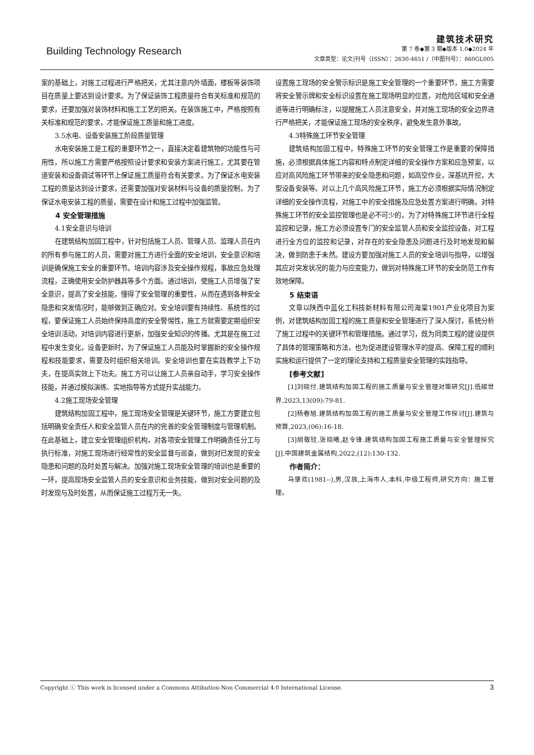Building Technology Research
建筑技术研究
第 7 卷◆第 3 期◆版本 1.0◆2024 年
文章类型：论文|刊号（ISSN）：2630-4651 /（中图刊号）：860GL005
案的基础上，对施工过程进行严格把关，尤其注意内外墙面，楼板等装饰项目在质量上要达到设计要求。为了保证装饰工程质量符合有关标准和规范的要求，还要加强对装饰材料和施工工艺的把关。在装饰施工中，严格按照有关标准和规范的要求，才能保证施工质量和施工进度。
3.5水电、设备安装施工阶段质量管理
水电安装施工是工程的重要环节之一，直接决定着建筑物的功能性与可用性，所以施工方需要严格按照设计要求和安装方案进行施工，尤其要在管道安装和设备调试等环节上保证施工质量符合有关要求。为了保证水电安装工程的质量达到设计要求，还需要加强对安装材料与设备的质量控制。为了保证水电安装工程的质量，需要在设计和施工过程中加强监管。
4 安全管理措施
4.1安全意识与培训
在建筑结构加固工程中，针对包括施工人员、管理人员、监理人员在内的所有参与施工的人员，需要对施工方进行全面的安全培训，安全意识和培训是确保施工安全的重要环节。培训内容涉及安全操作规程，事故应急处理流程，正确使用安全防护器具等多个方面。通过培训，使施工人员增强了安全意识，提高了安全技能，懂得了安全管理的重要性，从而在遇到各种安全隐患和突发情况时，能够做到正确应对。安全培训要有持续性、系统性的过程，要保证施工人员始终保持高度的安全警惕性，施工方就需要定期组织安全培训活动，对培训内容进行更新，加强安全知识的传播。尤其是在施工过程中发生变化，设备更新时，为了保证施工人员能及时掌握新的安全操作规程和技能要求，需要及时组织相关培训。安全培训也要在实践教学上下功夫，在提高实效上下功夫。施工方可以让施工人员亲自动手，学习安全操作技能，并通过模拟演练、实地指导等方式提升实战能力。
4.2施工现场安全管理
建筑结构加固工程中，施工现场安全管理是关键环节，施工方要建立包括明确安全责任人和安全监管人员在内的完善的安全管理制度与管理机制。在此基础上，建立安全管理组织机构，对各项安全管理工作明确责任分工与执行标准，对施工现场进行经常性的安全监督与巡查，做到对已发现的安全隐患和问题的及时处置与解决。加强对施工现场安全管理的培训也是重要的一环，提高现场安全监管人员的安全意识和业务技能，做到对安全问题的及时发现与及时处置，从而保证施工过程万无一失。
设置施工现场的安全警示标识是施工安全管理的一个重要环节，施工方需要将安全警示牌和安全标识设置在施工现场明显的位置，对危险区域和安全通道等进行明确标注，以提醒施工人员注意安全，并对施工现场的安全边界进行严格把关，才能保证施工现场的安全秩序，避免发生意外事故。
4.3特殊施工环节安全管理
建筑结构加固工程中，特殊施工环节的安全管理工作是重要的保障措施，必须根据具体施工内容和特点制定详细的安全操作方案和应急预案，以应对高风险施工环节带来的安全隐患和问题，如高空作业，深基坑开挖，大型设备安装等。对以上几个高风险施工环节，施工方必须根据实际情况制定详细的安全操作流程，对施工中的安全措施及应急处置方案进行明确。对特殊施工环节的安全监控管理也是必不可少的。为了对特殊施工环节进行全程监控和记录，施工方必须设置专门的安全监管人员和安全监控设备，对工程进行全方位的监控和记录，对存在的安全隐患及问题进行及时地发现和解决，做到防患于未然。建设方要加强对施工人员的安全培训与指导，以增强其应对突发状况的能力与应变能力，做到对特殊施工环节的安全防范工作有效地保障。
5 结束语
文章以陕西中蓝化工科技新材料有限公司海棠1901产业化项目为案例，对建筑结构加固工程的施工质量和安全管理进行了深入探讨，系统分析了施工过程中的关键环节和管理措施。通过学习，既为同类工程的建设提供了具体的管理策略和方法，也为促进建设管理水平的提高、保障工程的顺利实施和运行提供了一定的理论支持和工程质量安全管理的实践指导。
[参考文献]
[1]刘晓付.建筑结构加固工程的施工质量与安全管理对策研究[J].低碳世界,2023,13(09):79-81.
[2]杨春旭.建筑结构加固工程的施工质量与安全管理工作探讨[J].建筑与预算,2023,(06):16-18.
[3]胡敬铨,张晓曦,赵令锋.建筑结构加固工程施工质量与安全管理探究[J].中国建筑金属结构,2022,(12):130-132.
作者简介：
马肇欢(1981--),男,汉族,上海市人,本科,中级工程师,研究方向：施工管理。
Copyright ⓒ This work is licensed under a Commons Attibution-Non Commercial 4.0 International License. 3